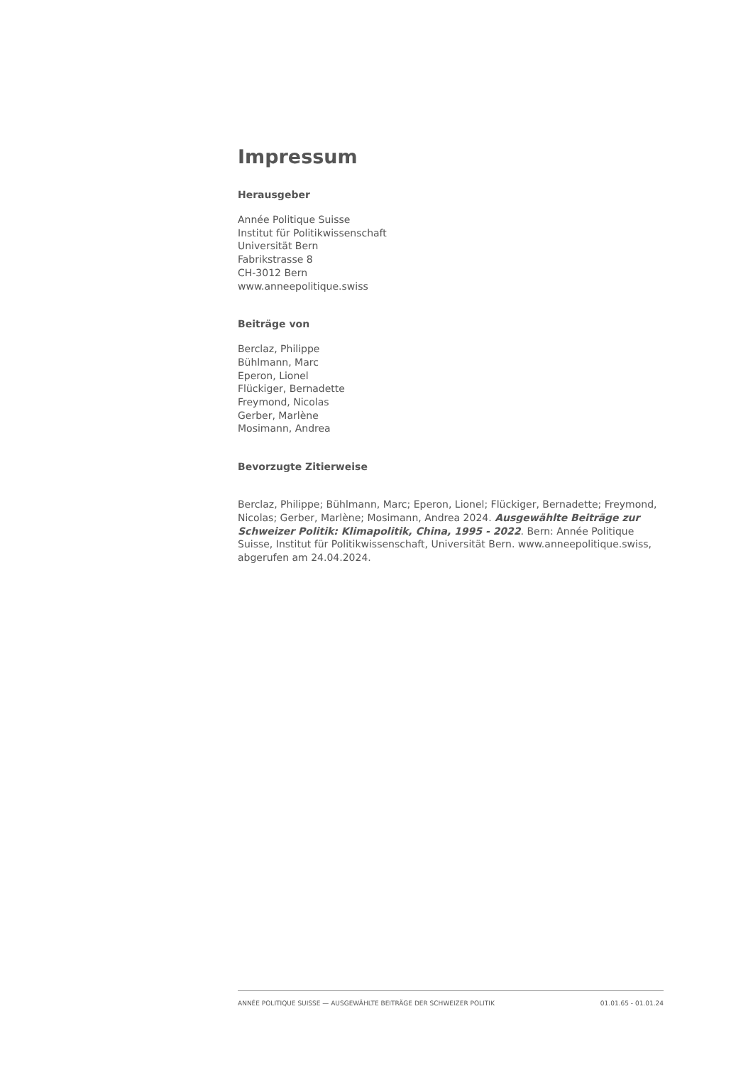Impressum
Herausgeber
Année Politique Suisse
Institut für Politikwissenschaft
Universität Bern
Fabrikstrasse 8
CH-3012 Bern
www.anneepolitique.swiss
Beiträge von
Berclaz, Philippe
Bühlmann, Marc
Eperon, Lionel
Flückiger, Bernadette
Freymond, Nicolas
Gerber, Marlène
Mosimann, Andrea
Bevorzugte Zitierweise
Berclaz, Philippe; Bühlmann, Marc; Eperon, Lionel; Flückiger, Bernadette; Freymond, Nicolas; Gerber, Marlène; Mosimann, Andrea 2024. Ausgewählte Beiträge zur Schweizer Politik: Klimapolitik, China, 1995 - 2022. Bern: Année Politique Suisse, Institut für Politikwissenschaft, Universität Bern. www.anneepolitique.swiss, abgerufen am 24.04.2024.
ANNÉE POLITIQUE SUISSE — AUSGEWÄHLTE BEITRÄGE DER SCHWEIZER POLITIK 01.01.65 - 01.01.24